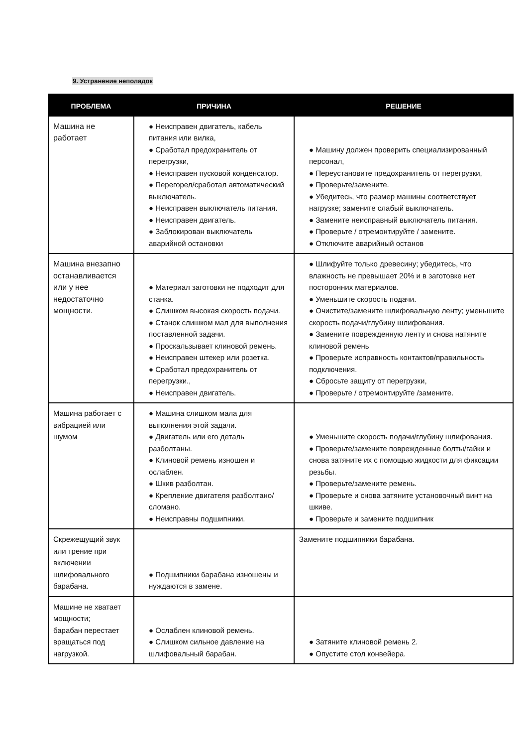9. Устранение неполадок
| ПРОБЛЕМА | ПРИЧИНА | РЕШЕНИЕ |
| --- | --- | --- |
| Машина не работает | ● Неисправен двигатель, кабель питания или вилка, ● Сработал предохранитель от перегрузки, ● Неисправен пусковой конденсатор. ● Перегорел/сработал автоматический выключатель. ● Неисправен выключатель питания. ● Неисправен двигатель. ● Заблокирован выключатель аварийной остановки | ● Машину должен проверить специализированный персонал, ● Переустановите предохранитель от перегрузки, ● Проверьте/замените. ● Убедитесь, что размер машины соответствует нагрузке; замените слабый выключатель. ● Замените неисправный выключатель питания. ● Проверьте / отремонтируйте / замените. ● Отключите аварийный останов |
| Машина внезапно останавливается или у нее недостаточно мощности. | ● Материал заготовки не подходит для станка. ● Слишком высокая скорость подачи. ● Станок слишком мал для выполнения поставленной задачи. ● Проскальзывает клиновой ремень. ● Неисправен штекер или розетка. ● Сработал предохранитель от перегрузки., ● Неисправен двигатель. | ● Шлифуйте только древесину; убедитесь, что влажность не превышает 20% и в заготовке нет посторонних материалов. ● Уменьшите скорость подачи. ● Очистите/замените шлифовальную ленту; уменьшите скорость подачи/глубину шлифования. ● Замените поврежденную ленту и снова натяните клиновой ремень ● Проверьте исправность контактов/правильность подключения. ● Сбросьте защиту от перегрузки, ● Проверьте / отремонтируйте /замените. |
| Машина работает с вибрацией или шумом | ● Машина слишком мала для выполнения этой задачи. ● Двигатель или его деталь разболтаны. ● Клиновой ремень изношен и ослаблен. ● Шкив разболтан. ● Крепление двигателя разболтано/сломано. ● Неисправны подшипники. | ● Уменьшите скорость подачи/глубину шлифования. ● Проверьте/замените поврежденные болты/гайки и снова затяните их с помощью жидкости для фиксации резьбы. ● Проверьте/замените ремень. ● Проверьте и снова затяните установочный винт на шкиве. ● Проверьте и замените подшипник |
| Скрежещущий звук или трение при включении шлифовального барабана. | ● Подшипники барабана изношены и нуждаются в замене. | Замените подшипники барабана. |
| Машине не хватает мощности; барабан перестает вращаться под нагрузкой. | ● Ослаблен клиновой ремень. ● Слишком сильное давление на шлифовальный барабан. | ● Затяните клиновой ремень 2. ● Опустите стол конвейера. |